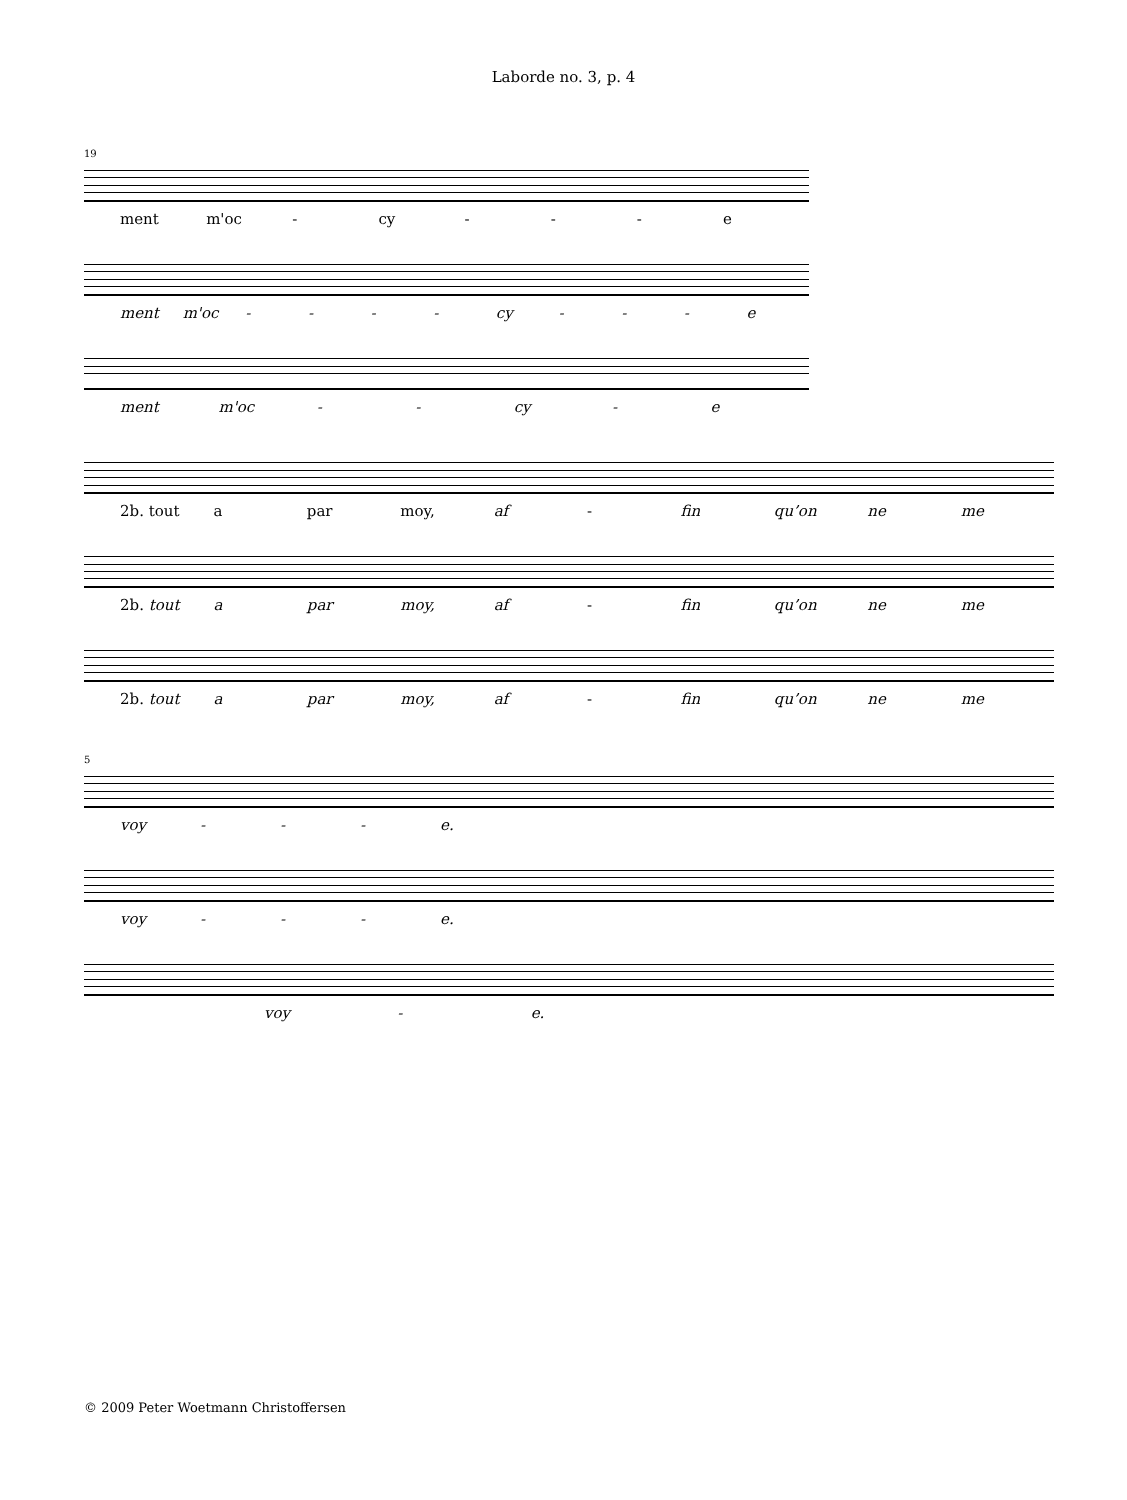Laborde no. 3, p. 4
19
ment m'oc - cy - - - e
ment m'oc - - - - cy - - - e
ment m'oc - - cy - e
2b. tout a par moy, af - fin qu’on ne me
2b. tout a par moy, af - fin qu’on ne me
2b. tout a par moy, af - fin qu’on ne me
5
voy - - - e.
voy - - - e.
voy - e.
© 2009 Peter Woetmann Christoffersen